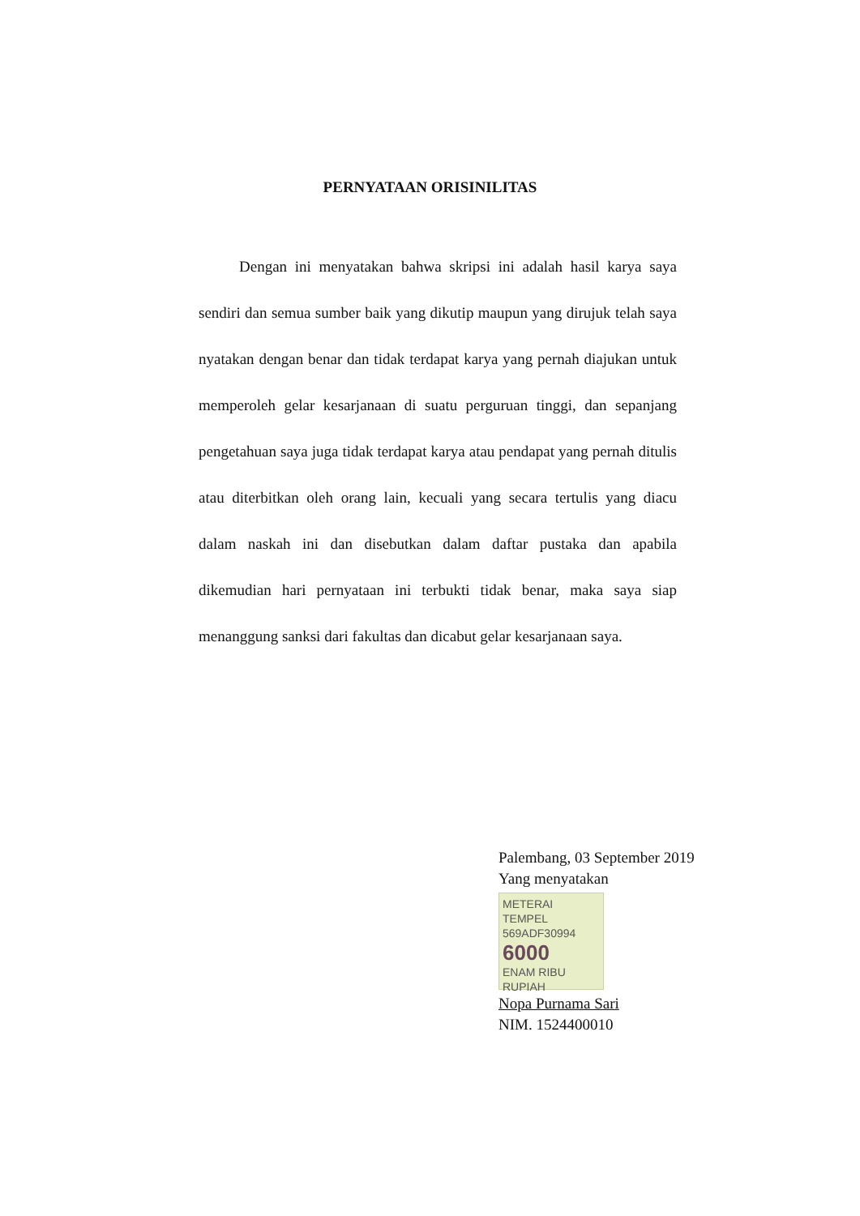PERNYATAAN ORISINILITAS
Dengan ini menyatakan bahwa skripsi ini adalah hasil karya saya sendiri dan semua sumber baik yang dikutip maupun yang dirujuk telah saya nyatakan dengan benar dan tidak terdapat karya yang pernah diajukan untuk memperoleh gelar kesarjanaan di suatu perguruan tinggi, dan sepanjang pengetahuan saya juga tidak terdapat karya atau pendapat yang pernah ditulis atau diterbitkan oleh orang lain, kecuali yang secara tertulis yang diacu dalam naskah ini dan disebutkan dalam daftar pustaka dan apabila dikemudian hari pernyataan ini terbukti tidak benar, maka saya siap menanggung sanksi dari fakultas dan dicabut gelar kesarjanaan saya.
Palembang, 03 September 2019
Yang menyatakan
METERAI TEMPEL
569ADF30994
6000
ENAM RIBU RUPIAH
Nopa Purnama Sari
NIM. 1524400010